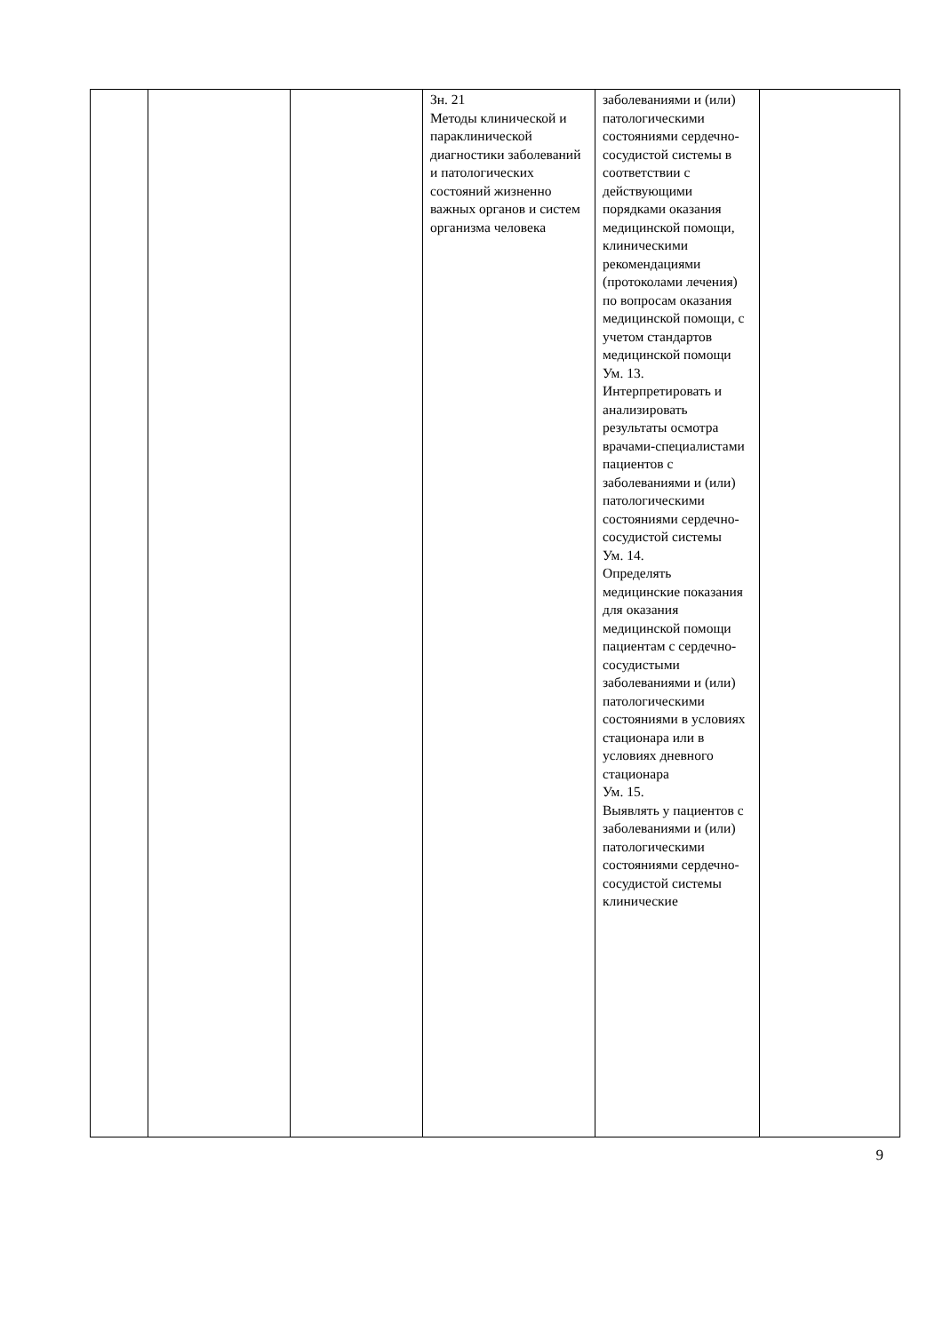| | | | Зн. 21 Методы клинической и параклинической диагностики заболеваний и патологических состояний жизненно важных органов и систем организма человека | заболеваниями и (или) патологическими состояниями сердечно-сосудистой системы в соответствии с действующими порядками оказания медицинской помощи, клиническими рекомендациями (протоколами лечения) по вопросам оказания медицинской помощи, с учетом стандартов медицинской помощи Ум. 13. Интерпретировать и анализировать результаты осмотра врачами-специалистами пациентов с заболеваниями и (или) патологическими состояниями сердечно-сосудистой системы Ум. 14. Определять медицинские показания для оказания медицинской помощи пациентам с сердечно-сосудистыми заболеваниями и (или) патологическими состояниями в условиях стационара или в условиях дневного стационара Ум. 15. Выявлять у пациентов с заболеваниями и (или) патологическими состояниями сердечно-сосудистой системы клинические | |
9